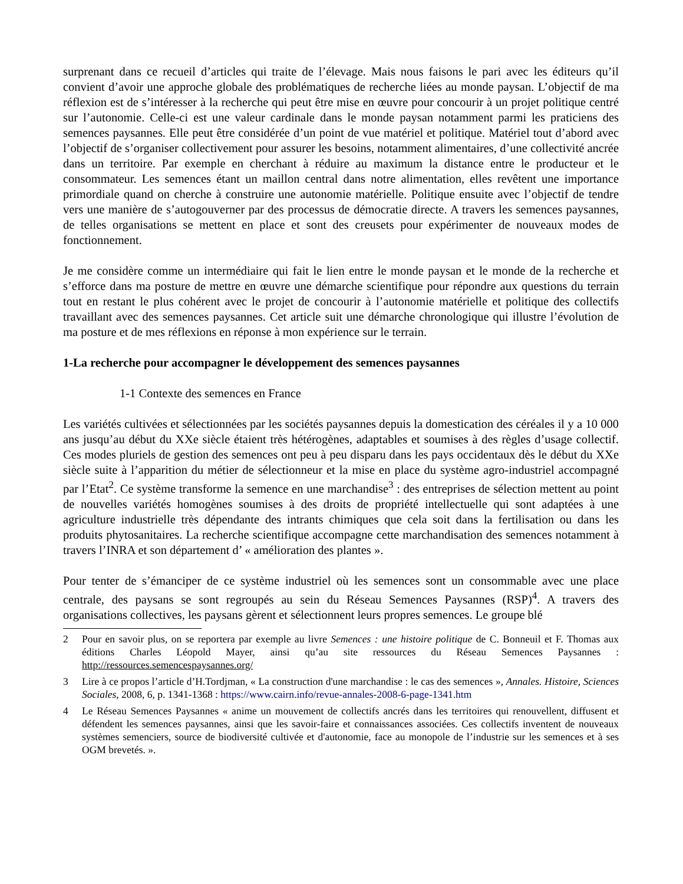surprenant dans ce recueil d’articles qui traite de l’élevage. Mais nous faisons le pari avec les éditeurs qu’il convient d’avoir une approche globale des problématiques de recherche liées au monde paysan. L’objectif de ma réflexion est de s’intéresser à la recherche qui peut être mise en œuvre pour concourir à un projet politique centré sur l’autonomie. Celle-ci est une valeur cardinale dans le monde paysan notamment parmi les praticiens des semences paysannes. Elle peut être considérée d’un point de vue matériel et politique. Matériel tout d’abord avec l’objectif de s’organiser collectivement pour assurer les besoins, notamment alimentaires, d’une collectivité ancrée dans un territoire. Par exemple en cherchant à réduire au maximum la distance entre le producteur et le consommateur. Les semences étant un maillon central dans notre alimentation, elles revêtent une importance primordiale quand on cherche à construire une autonomie matérielle. Politique ensuite avec l’objectif de tendre vers une manière de s’autogouverner par des processus de démocratie directe. A travers les semences paysannes, de telles organisations se mettent en place et sont des creusets pour expérimenter de nouveaux modes de fonctionnement.
Je me considère comme un intermédiaire qui fait le lien entre le monde paysan et le monde de la recherche et s’efforce dans ma posture de mettre en œuvre une démarche scientifique pour répondre aux questions du terrain tout en restant le plus cohérent avec le projet de concourir à l’autonomie matérielle et politique des collectifs travaillant avec des semences paysannes. Cet article suit une démarche chronologique qui illustre l’évolution de ma posture et de mes réflexions en réponse à mon expérience sur le terrain.
1-La recherche pour accompagner le développement des semences paysannes
1-1 Contexte des semences en France
Les variétés cultivées et sélectionnées par les sociétés paysannes depuis la domestication des céréales il y a 10 000 ans jusqu’au début du XXe siècle étaient très hétérogènes, adaptables et soumises à des règles d’usage collectif. Ces modes pluriels de gestion des semences ont peu à peu disparu dans les pays occidentaux dès le début du XXe siècle suite à l’apparition du métier de sélectionneur et la mise en place du système agro-industriel accompagné par l’Etat<sup>2</sup>. Ce système transforme la semence en une marchandise<sup>3</sup> : des entreprises de sélection mettent au point de nouvelles variétés homogènes soumises à des droits de propriété intellectuelle qui sont adaptées à une agriculture industrielle très dépendante des intrants chimiques que cela soit dans la fertilisation ou dans les produits phytosanitaires. La recherche scientifique accompagne cette marchandisation des semences notamment à travers l’INRA et son département d’ « amélioration des plantes ».
Pour tenter de s’émanciper de ce système industriel où les semences sont un consommable avec une place centrale, des paysans se sont regroupés au sein du Réseau Semences Paysannes (RSP)<sup>4</sup>. A travers des organisations collectives, les paysans gèrent et sélectionnent leurs propres semences. Le groupe blé
2 Pour en savoir plus, on se reportera par exemple au livre Semences : une histoire politique de C. Bonneuil et F. Thomas aux éditions Charles Léopold Mayer, ainsi qu’au site ressources du Réseau Semences Paysannes : http://ressources.semencespaysannes.org/
3 Lire à ce propos l’article d’H.Tordjman, « La construction d'une marchandise : le cas des semences », Annales. Histoire, Sciences Sociales, 2008, 6, p. 1341-1368 : https://www.cairn.info/revue-annales-2008-6-page-1341.htm
4 Le Réseau Semences Paysannes « anime un mouvement de collectifs ancrés dans les territoires qui renouvellent, diffusent et défendent les semences paysannes, ainsi que les savoir-faire et connaissances associées. Ces collectifs inventent de nouveaux systèmes semenciers, source de biodiversité cultivée et d'autonomie, face au monopole de l’industrie sur les semences et à ses OGM brevetés. ».